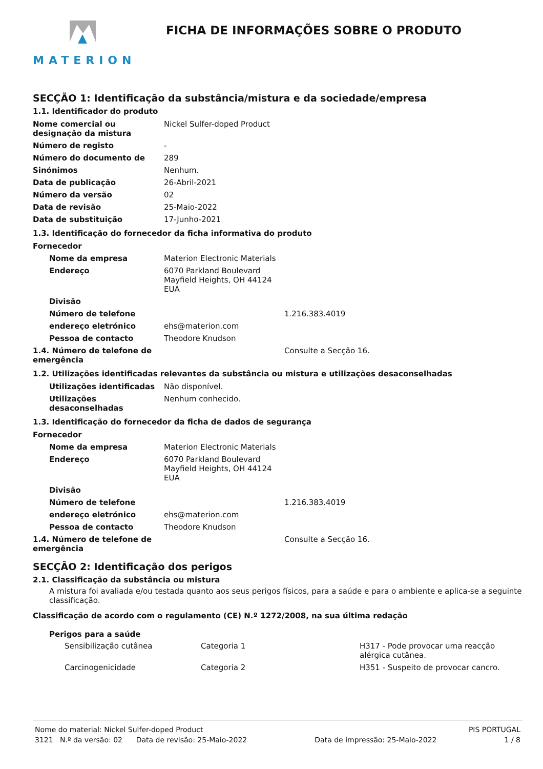MATERION
FICHA DE INFORMAÇÕES SOBRE O PRODUTO
SECÇÃO 1: Identificação da substância/mistura e da sociedade/empresa
1.1. Identificador do produto
| Nome comercial ou designação da mistura | Nickel Sulfer-doped Product |
| Número de registo | - |
| Número do documento de | 289 |
| Sinónimos | Nenhum. |
| Data de publicação | 26-Abril-2021 |
| Número da versão | 02 |
| Data de revisão | 25-Maio-2022 |
| Data de substituição | 17-Junho-2021 |
1.3. Identificação do fornecedor da ficha informativa do produto
| Fornecedor | | |
| Nome da empresa | Materion Electronic Materials | |
| Endereço | 6070 Parkland Boulevard Mayfield Heights, OH 44124 EUA | |
| Divisão | | |
| Número de telefone | | 1.216.383.4019 |
| endereço eletrónico | ehs@materion.com | |
| Pessoa de contacto | Theodore Knudson | |
| 1.4. Número de telefone de emergência | | Consulte a Secção 16. |
1.2. Utilizações identificadas relevantes da substância ou mistura e utilizações desaconselhadas
| Utilizações identificadas | Não disponível. |
| Utilizações desaconselhadas | Nenhum conhecido. |
1.3. Identificação do fornecedor da ficha de dados de segurança
| Fornecedor | | |
| Nome da empresa | Materion Electronic Materials | |
| Endereço | 6070 Parkland Boulevard Mayfield Heights, OH 44124 EUA | |
| Divisão | | |
| Número de telefone | | 1.216.383.4019 |
| endereço eletrónico | ehs@materion.com | |
| Pessoa de contacto | Theodore Knudson | |
| 1.4. Número de telefone de emergência | | Consulte a Secção 16. |
SECÇÃO 2: Identificação dos perigos
2.1. Classificação da substância ou mistura
A mistura foi avaliada e/ou testada quanto aos seus perigos físicos, para a saúde e para o ambiente e aplica-se a seguinte classificação.
Classificação de acordo com o regulamento (CE) N.º 1272/2008, na sua última redação
Perigos para a saúde
| Sensibilização cutânea | Categoria 1 | H317 - Pode provocar uma reacção alérgica cutânea. |
| Carcinogenicidade | Categoria 2 | H351 - Suspeito de provocar cancro. |
Nome do material: Nickel Sulfer-doped Product PIS PORTUGAL
3121 N.º da versão: 02 Data de revisão: 25-Maio-2022 Data de impressão: 25-Maio-2022 1 / 8